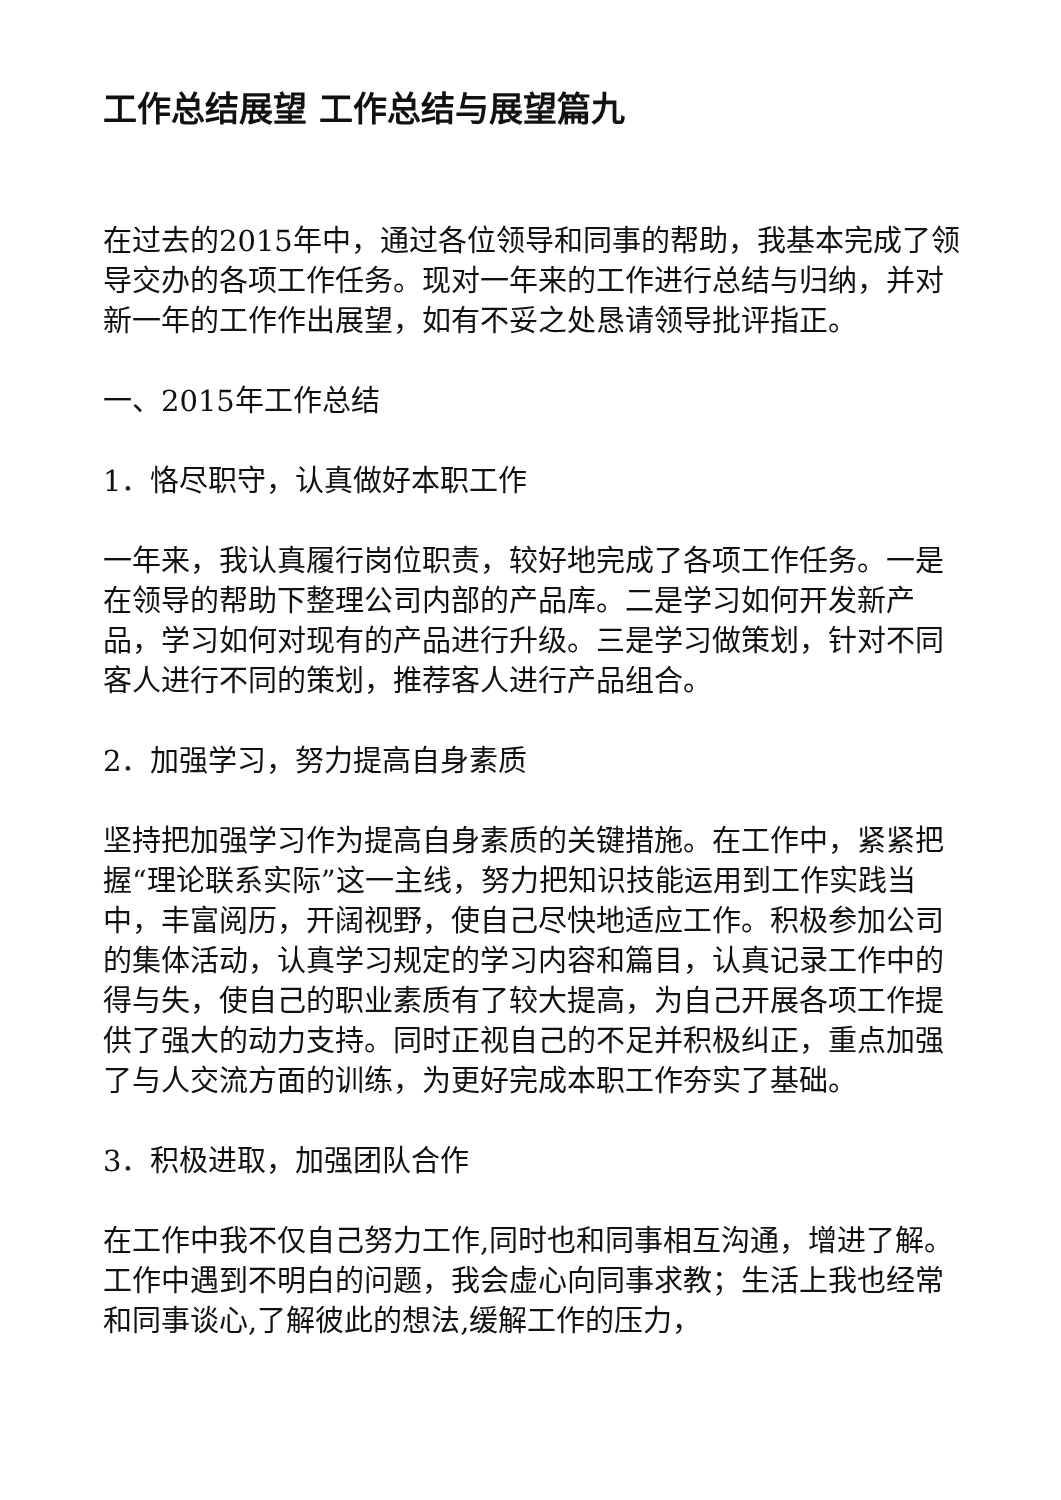工作总结展望 工作总结与展望篇九
在过去的2015年中，通过各位领导和同事的帮助，我基本完成了领导交办的各项工作任务。现对一年来的工作进行总结与归纳，并对新一年的工作作出展望，如有不妥之处恳请领导批评指正。
一、2015年工作总结
1．恪尽职守，认真做好本职工作
一年来，我认真履行岗位职责，较好地完成了各项工作任务。一是在领导的帮助下整理公司内部的产品库。二是学习如何开发新产品，学习如何对现有的产品进行升级。三是学习做策划，针对不同客人进行不同的策划，推荐客人进行产品组合。
2．加强学习，努力提高自身素质
坚持把加强学习作为提高自身素质的关键措施。在工作中，紧紧把握“理论联系实际”这一主线，努力把知识技能运用到工作实践当中，丰富阅历，开阔视野，使自己尽快地适应工作。积极参加公司的集体活动，认真学习规定的学习内容和篇目，认真记录工作中的得与失，使自己的职业素质有了较大提高，为自己开展各项工作提供了强大的动力支持。同时正视自己的不足并积极纠正，重点加强了与人交流方面的训练，为更好完成本职工作夯实了基础。
3．积极进取，加强团队合作
在工作中我不仅自己努力工作,同时也和同事相互沟通，增进了解。工作中遇到不明白的问题，我会虚心向同事求教；生活上我也经常和同事谈心,了解彼此的想法,缓解工作的压力，